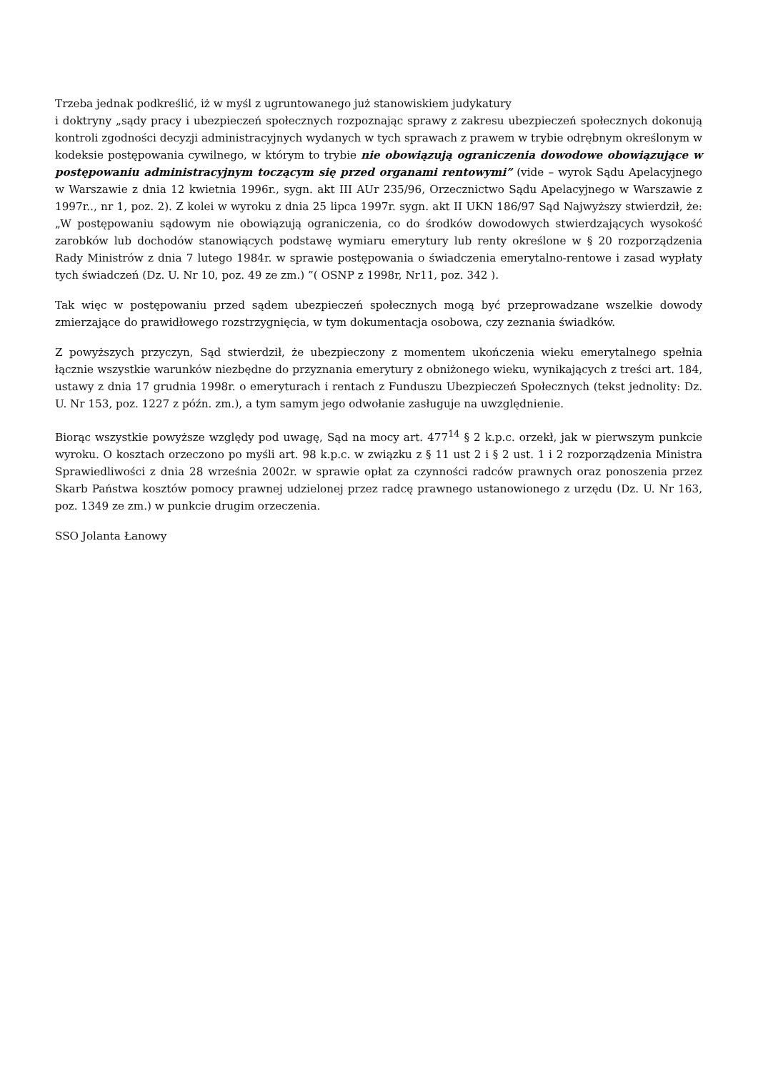Trzeba jednak podkreślić, iż w myśl z ugruntowanego już stanowiskiem judykatury
i doktryny „sądy pracy i ubezpieczeń społecznych rozpoznając sprawy z zakresu ubezpieczeń społecznych dokonują kontroli zgodności decyzji administracyjnych wydanych w tych sprawach z prawem w trybie odrębnym określonym w kodeksie postępowania cywilnego, w którym to trybie nie obowiązują ograniczenia dowodowe obowiązujące w postępowaniu administracyjnym toczącym się przed organami rentowymi” (vide – wyrok Sądu Apelacyjnego w Warszawie z dnia 12 kwietnia 1996r., sygn. akt III AUr 235/96, Orzecznictwo Sądu Apelacyjnego w Warszawie z 1997r.., nr 1, poz. 2). Z kolei w wyroku z dnia 25 lipca 1997r. sygn. akt II UKN 186/97 Sąd Najwyższy stwierdził, że: „W postępowaniu sądowym nie obowiązują ograniczenia, co do środków dowodowych stwierdzających wysokość zarobków lub dochodów stanowiących podstawę wymiaru emerytury lub renty określone w § 20 rozporządzenia Rady Ministrów z dnia 7 lutego 1984r. w sprawie postępowania o świadczenia emerytalno-rentowe i zasad wypłaty tych świadczeń (Dz. U. Nr 10, poz. 49 ze zm.) ”( OSNP z 1998r, Nr11, poz. 342 ).
Tak więc w postępowaniu przed sądem ubezpieczeń społecznych mogą być przeprowadzane wszelkie dowody zmierzające do prawidłowego rozstrzygnięcia, w tym dokumentacja osobowa, czy zeznania świadków.
Z powyższych przyczyn, Sąd stwierdził, że ubezpieczony z momentem ukończenia wieku emerytalnego spełnia łącznie wszystkie warunków niezbędne do przyznania emerytury z obniżonego wieku, wynikających z treści art. 184, ustawy z dnia 17 grudnia 1998r. o emeryturach i rentach z Funduszu Ubezpieczeń Społecznych (tekst jednolity: Dz. U. Nr 153, poz. 1227 z późn. zm.), a tym samym jego odwołanie zasługuje na uwzględnienie.
Biorąc wszystkie powyższe względy pod uwagę, Sąd na mocy art. 477<sup>14</sup> § 2 k.p.c. orzekł, jak w pierwszym punkcie wyroku. O kosztach orzeczono po myśli art. 98 k.p.c. w związku z § 11 ust 2 i § 2 ust. 1 i 2 rozporządzenia Ministra Sprawiedliwości z dnia 28 września 2002r. w sprawie opłat za czynności radców prawnych oraz ponoszenia przez Skarb Państwa kosztów pomocy prawnej udzielonej przez radcę prawnego ustanowionego z urzędu (Dz. U. Nr 163, poz. 1349 ze zm.) w punkcie drugim orzeczenia.
SSO Jolanta Łanowy